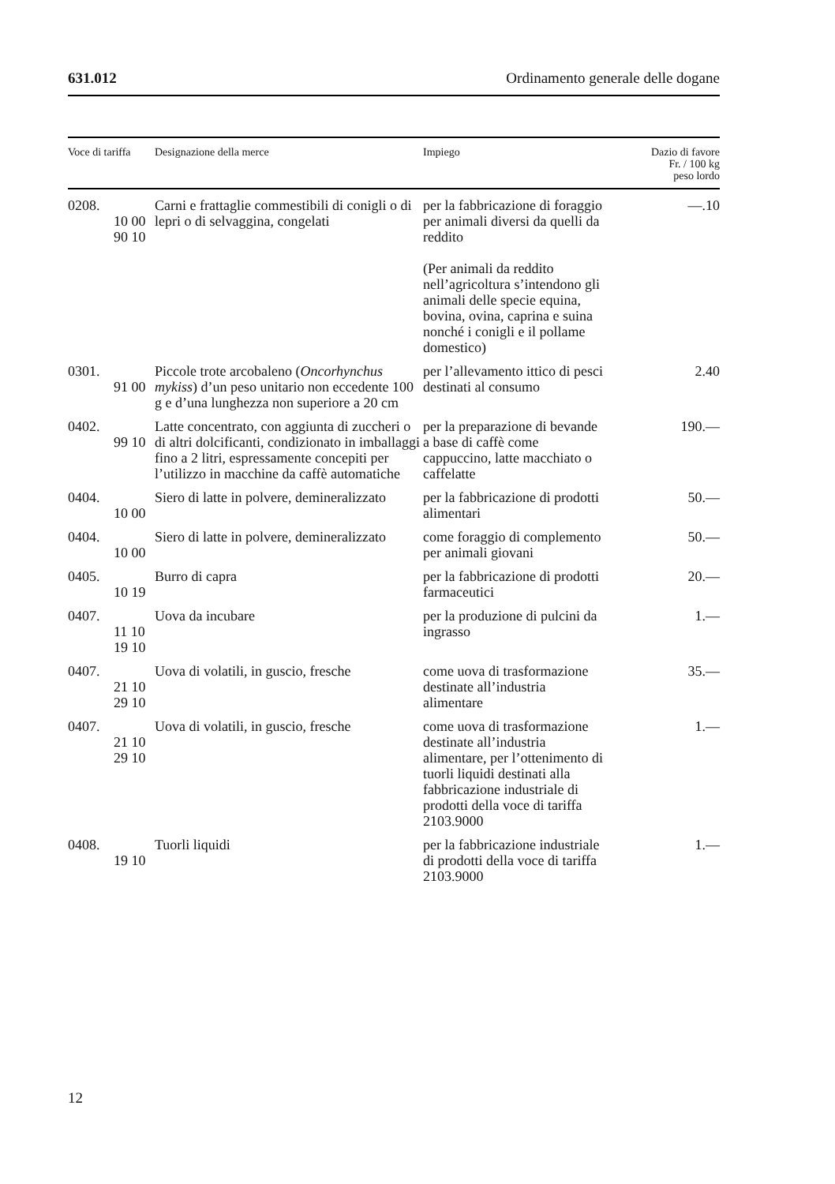631.012 Ordinamento generale delle dogane
| Voce di tariffa | Designazione della merce | Impiego | Dazio di favore Fr. / 100 kg peso lordo |
| --- | --- | --- | --- |
| 0208. 10 00 90 10 | Carni e frattaglie commestibili di conigli o di lepri o di selvaggina, congelati | per la fabbricazione di foraggio per animali diversi da quelli da reddito (Per animali da reddito nell’agricoltura s’intendono gli animali delle specie equina, bovina, ovina, caprina e suina nonché i conigli e il pollame domestico) | —.10 |
| 0301. 91 00 | Piccole trote arcobaleno ( Oncorhynchus mykiss ) d’un peso unitario non eccedente 100 g e d’una lunghezza non superiore a 20 cm | per l’allevamento ittico di pesci destinati al consumo | 2.40 |
| 0402. 99 10 | Latte concentrato, con aggiunta di zuccheri o di altri dolcificanti, condizionato in imballaggi fino a 2 litri, espressamente concepiti per l’utilizzo in macchine da caffè automatiche | per la preparazione di bevande a base di caffè come cappuccino, latte macchiato o caffelatte | 190.— |
| 0404. 10 00 | Siero di latte in polvere, demineralizzato | per la fabbricazione di prodotti alimentari | 50.— |
| 0404. 10 00 | Siero di latte in polvere, demineralizzato | come foraggio di complemento per animali giovani | 50.— |
| 0405. 10 19 | Burro di capra | per la fabbricazione di prodotti farmaceutici | 20.— |
| 0407. 11 10 19 10 | Uova da incubare | per la produzione di pulcini da ingrasso | 1.— |
| 0407. 21 10 29 10 | Uova di volatili, in guscio, fresche | come uova di trasformazione destinate all’industria alimentare | 35.— |
| 0407. 21 10 29 10 | Uova di volatili, in guscio, fresche | come uova di trasformazione destinate all’industria alimentare, per l’ottenimento di tuorli liquidi destinati alla fabbricazione industriale di prodotti della voce di tariffa 2103.9000 | 1.— |
| 0408. 19 10 | Tuorli liquidi | per la fabbricazione industriale di prodotti della voce di tariffa 2103.9000 | 1.— |
12